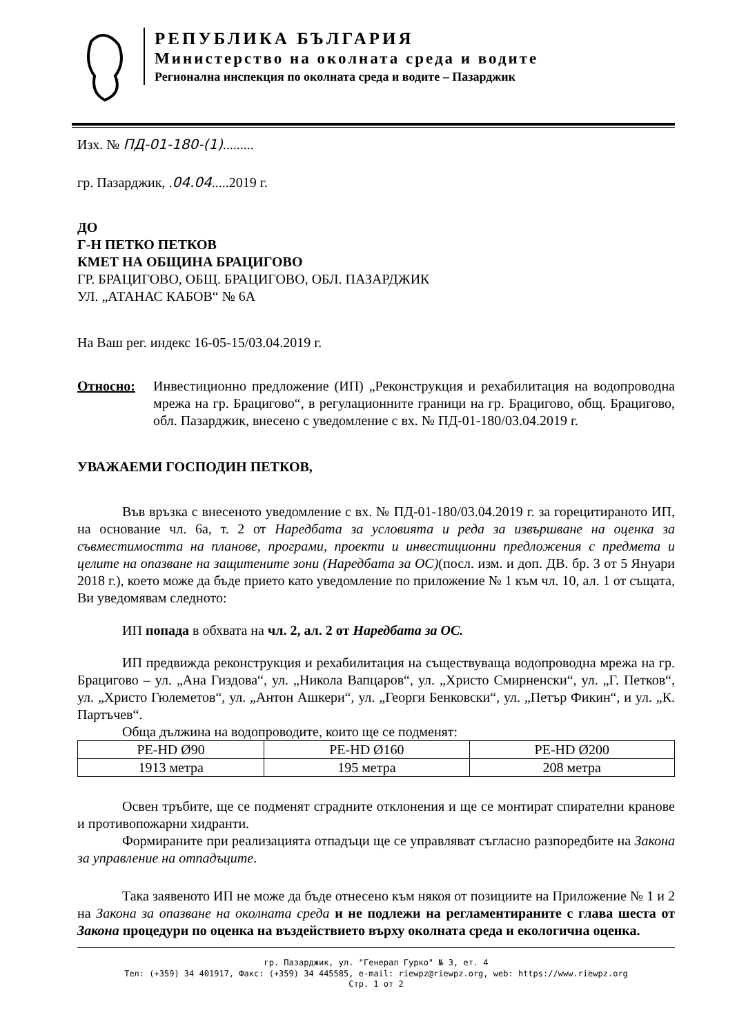РЕПУБЛИКА БЪЛГАРИЯ
Министерство на околната среда и водите
Регионална инспекция по околната среда и водите – Пазарджик
Изх. № ПД-01-180-(1).........
гр. Пазарджик, .04.04.....2019 г.
ДО
Г-Н ПЕТКО ПЕТКОВ
КМЕТ НА ОБЩИНА БРАЦИГОВО
ГР. БРАЦИГОВО, ОБЩ. БРАЦИГОВО, ОБЛ. ПАЗАРДЖИК
УЛ. „АТАНАС КАБОВ“ № 6А
На Ваш рег. индекс 16-05-15/03.04.2019 г.
Относно: Инвестиционно предложение (ИП) „Реконструкция и рехабилитация на водопроводна мрежа на гр. Брацигово“, в регулационните граници на гр. Брацигово, общ. Брацигово, обл. Пазарджик, внесено с уведомление с вх. № ПД-01-180/03.04.2019 г.
УВАЖАЕМИ ГОСПОДИН ПЕТКОВ,
Във връзка с внесеното уведомление с вх. № ПД-01-180/03.04.2019 г. за горецитираното ИП, на основание чл. 6а, т. 2 от Наредбата за условията и реда за извършване на оценка за съвместимостта на планове, програми, проекти и инвестиционни предложения с предмета и целите на опазване на защитените зони (Наредбата за ОС)(посл. изм. и доп. ДВ. бр. 3 от 5 Януари 2018 г.), което може да бъде прието като уведомление по приложение № 1 към чл. 10, ал. 1 от същата, Ви уведомявам следното:
ИП попада в обхвата на чл. 2, ал. 2 от Наредбата за ОС.
ИП предвижда реконструкция и рехабилитация на съществуваща водопроводна мрежа на гр. Брацигово – ул. „Ана Гиздова“, ул. „Никола Вапцаров“, ул. „Христо Смирненски“, ул. „Г. Петков“, ул. „Христо Гюлеметов“, ул. „Антон Ашкери“, ул. „Георги Бенковски“, ул. „Петър Фикин“, и ул. „К. Партъчев“.
Обща дължина на водопроводите, които ще се подменят:
| PE-HD Ø90 | PE-HD Ø160 | PE-HD Ø200 |
| 1913 метра | 195 метра | 208 метра |
Освен тръбите, ще се подменят сградните отклонения и ще се монтират спирателни кранове и противопожарни хидранти.
Формираните при реализацията отпадъци ще се управляват съгласно разпоредбите на Закона за управление на отпадъците.
Така заявеното ИП не може да бъде отнесено към някоя от позициите на Приложение № 1 и 2 на Закона за опазване на околната среда и не подлежи на регламентираните с глава шеста от Закона процедури по оценка на въздействието върху околната среда и екологична оценка.
гр. Пазарджик, ул. "Генерал Гурко" № 3, ет. 4
Тел: (+359) 34 401917, Факс: (+359) 34 445585, e-mail: riewpz@riewpz.org, web: https://www.riewpz.org
Стр. 1 от 2